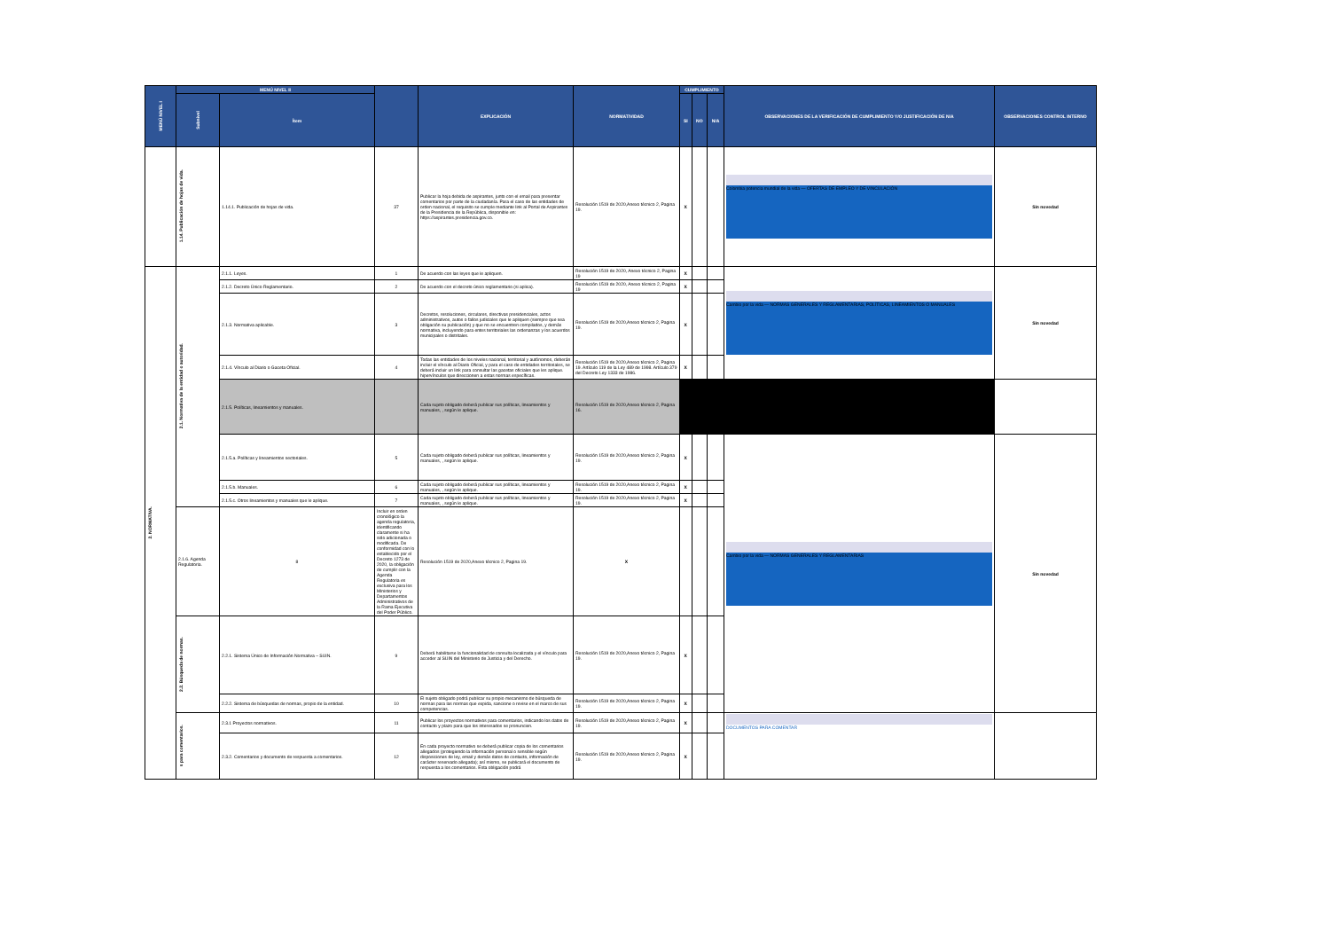| MENÚ NIVEL I | MENÚ NIVEL II | | | EXPLICACIÓN | NORMATIVIDAD | CUMPLIMIENTO | | | OBSERVACIONES DE LA VERIFICACIÓN DE CUMPLIMIENTO Y/O JUSTIFICACIÓN DE N/A | OBSERVACIONES CONTROL INTERNO |
| --- | --- | --- | --- | --- | --- | --- | --- | --- | --- | --- |
| | Subnivel | Ítem | | | | SI | NO | N/A | | |
| | 1.14. Publicación de hojas de vida. | 1.14.1. Publicación de hojas de vida. | 37 | Publicar la hoja debida de aspirantes, junto con el email para presentar comentarios por parte de la ciudadanía. Para el caso de las entidades de orden nacional, el requisito se cumple mediante link al Portal de Aspirantes de la Presidencia de la República, disponible en: https://aspirantes.presidencia.gov.co. | Resolución 1519 de 2020,Anexo técnico 2, Pagina 19. | X | | | Colombia potencia mundial de la vida — OFERTAS DE EMPLEO Y DE VINCULACIÓN | Sin novedad |
| 2. NORMATIVA. | 2.1. Normativa de la entidad o autoridad. | 2.1.1. Leyes. | 1 | De acuerdo con las leyes que le apliquen. | Resolución 1519 de 2020, Anexo técnico 2, Pagina 19 | X | | | Cambio por la vida — NORMAS GENERALES Y REGLAMENTARIAS, POLÍTICAS, LINEAMIENTOS O MANUALES | Sin novedad |
| | | 2.1.2. Decreto Único Reglamentario. | 2 | De acuerdo con el decreto único reglamentario (si aplica). | Resolución 1519 de 2020, Anexo técnico 2, Pagina 19 | X | | | | |
| | | 2.1.3. Normativa aplicable. | 3 | Decretos, resoluciones, circulares, directivas presidenciales, actos administrativos, autos o fallos judiciales que le apliquen (siempre que sea obligación su publicación) y que no se encuentren compilados, y demás normativa, incluyendo para entes territoriales las ordenanzas y los acuerdos municipales o distritales. | Resolución 1519 de 2020,Anexo técnico 2, Pagina 19. | X | | | | |
| | | 2.1.4. Vínculo al Diario o Gaceta Oficial. | 4 | Todas las entidades de los niveles nacional, territorial y autónomos, deberán incluir el vínculo al Diario Oficial, y para el caso de entidades territoriales, se deberá incluir un link para consultar las gacetas oficiales que les aplique. hipervínculos que direccionen a estas normas específicas. | Resolución 1519 de 2020,Anexo técnico 2, Pagina 19. Artículo 119 de la Ley 489 de 1998. Artículo 379 del Decreto Ley 1333 de 1986. | X | | | | |
| | | 2.1.5. Políticas, lineamientos y manuales. | | Cada sujeto obligado deberá publicar sus políticas, lineamientos y manuales, , según le aplique. | Resolución 1519 de 2020,Anexo técnico 2, Pagina 16. | | | | | |
| | | 2.1.5.a. Políticas y lineamientos sectoriales. | 5 | Cada sujeto obligado deberá publicar sus políticas, lineamientos y manuales, , según le aplique. | Resolución 1519 de 2020,Anexo técnico 2, Pagina 19. | X | | | Cambio por la vida — NORMAS GENERALES Y REGLAMENTARIAS | Sin novedad |
| | | 2.1.5.b. Manuales. | 6 | Cada sujeto obligado deberá publicar sus políticas, lineamientos y manuales, , según le aplique. | Resolución 1519 de 2020,Anexo técnico 2, Pagina 19. | X | | | | |
| | | 2.1.5.c. Otros lineamientos y manuales que le aplique. | 7 | Cada sujeto obligado deberá publicar sus políticas, lineamientos y manuales, , según le aplique. | Resolución 1519 de 2020,Anexo técnico 2, Pagina 19. | X | | | | |
| | 2.1.6. Agenda Regulatoria. | 8 | Incluir en orden cronológico la agenda regulatoria, identificando claramente si ha sido adicionada o modificada. De conformidad con lo establecido por el Decreto 1273 de 2020, la obligación de cumplir con la Agenda Regulatoria es exclusiva para los Ministerios y Departamentos Administrativos de la Rama Ejecutiva del Poder Público. | Resolución 1519 de 2020,Anexo técnico 2, Pagina 19. | X | | | | | |
| | 2.2. Búsqueda de normas. | 2.2.1. Sistema Único de Información Normativa – SUIN. | 9 | Deberá habilitarse la funcionalidad de consulta localizada y el vínculo para acceder al SUIN del Ministerio de Justicia y del Derecho. | Resolución 1519 de 2020,Anexo técnico 2, Pagina 19. | X | | | | |
| | | 2.2.2. Sistema de búsquedas de normas, propio de la entidad. | 10 | El sujeto obligado podrá publicar su propio mecanismo de búsqueda de normas para las normas que expida, sancione o revise en el marco de sus competencias. | Resolución 1519 de 2020,Anexo técnico 2, Pagina 19. | X | | | | |
| | s para comentarios. | 2.3.1 Proyectos normativos. | 11 | Publicar los proyectos normativos para comentarios, indicando los datos de contacto y plazo para que los interesados se pronuncien. | Resolución 1519 de 2020,Anexo técnico 2, Pagina 19. | X | | | DOCUMENTOS PARA COMENTAR | |
| | | 2.3.2. Comentarios y documento de respuesta a comentarios. | 12 | En cada proyecto normativo se deberá publicar copia de los comentarios allegados (protegiendo la información personal o sensible según disposiciones de ley, email y demás datos de contacto, información de carácter reservado allegada); así mismo, se publicará el documento de respuesta a los comentarios. Esta obligación podrá | Resolución 1519 de 2020,Anexo técnico 2, Pagina 19. | X | | | | |